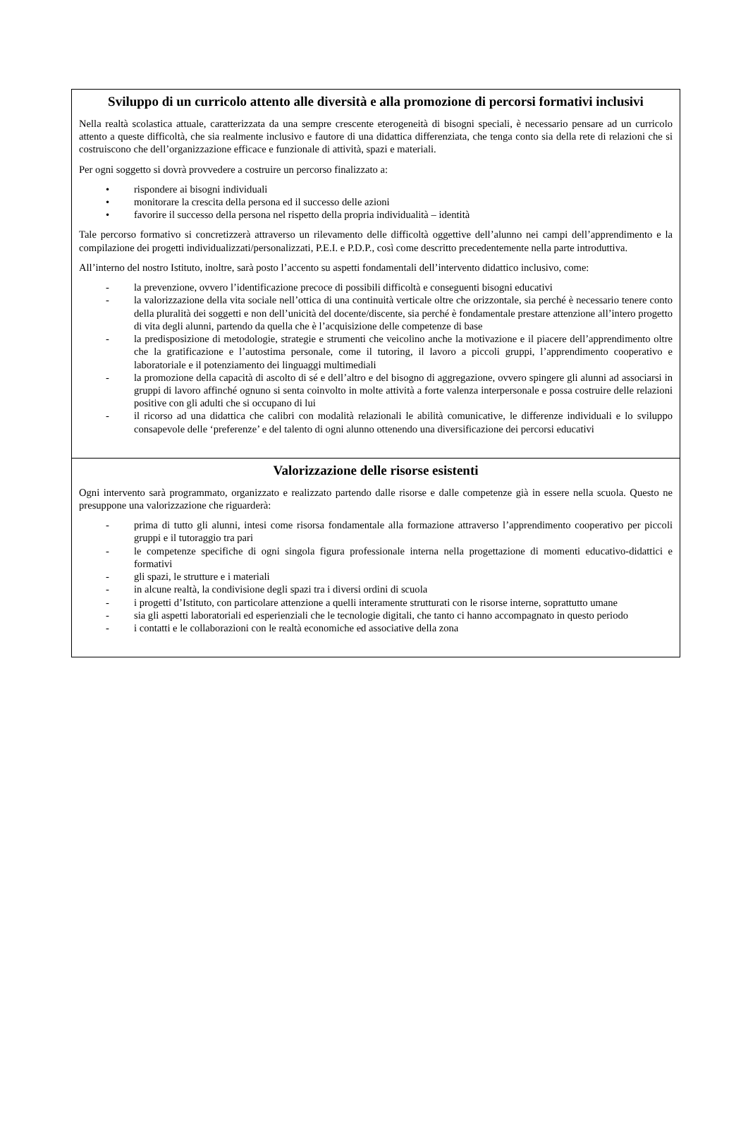| Sviluppo di un curricolo attento alle diversità e alla promozione di percorsi formativi inclusivi Nella realtà scolastica attuale, caratterizzata da una sempre crescente eterogeneità di bisogni speciali, è necessario pensare ad un curricolo attento a queste difficoltà, che sia realmente inclusivo e fautore di una didattica differenziata, che tenga conto sia della rete di relazioni che si costruiscono che dell’organizzazione efficace e funzionale di attività, spazi e materiali. Per ogni soggetto si dovrà provvedere a costruire un percorso finalizzato a: • rispondere ai bisogni individuali • monitorare la crescita della persona ed il successo delle azioni • favorire il successo della persona nel rispetto della propria individualità – identità Tale percorso formativo si concretizzerà attraverso un rilevamento delle difficoltà oggettive dell’alunno nei campi dell’apprendimento e la compilazione dei progetti individualizzati/personalizzati, P.E.I. e P.D.P., così come descritto precedentemente nella parte introduttiva. All’interno del nostro Istituto, inoltre, sarà posto l’accento su aspetti fondamentali dell’intervento didattico inclusivo, come: - la prevenzione, ovvero l’identificazione precoce di possibili difficoltà e conseguenti bisogni educativi - la valorizzazione della vita sociale nell’ottica di una continuità verticale oltre che orizzontale, sia perché è necessario tenere conto della pluralità dei soggetti e non dell’unicità del docente/discente, sia perché è fondamentale prestare attenzione all’intero progetto di vita degli alunni, partendo da quella che è l’acquisizione delle competenze di base - la predisposizione di metodologie, strategie e strumenti che veicolino anche la motivazione e il piacere dell’apprendimento oltre che la gratificazione e l’autostima personale, come il tutoring, il lavoro a piccoli gruppi, l’apprendimento cooperativo e laboratoriale e il potenziamento dei linguaggi multimediali - la promozione della capacità di ascolto di sé e dell’altro e del bisogno di aggregazione, ovvero spingere gli alunni ad associarsi in gruppi di lavoro affinché ognuno si senta coinvolto in molte attività a forte valenza interpersonale e possa costruire delle relazioni positive con gli adulti che si occupano di lui - il ricorso ad una didattica che calibri con modalità relazionali le abilità comunicative, le differenze individuali e lo sviluppo consapevole delle ‘preferenze’ e del talento di ogni alunno ottenendo una diversificazione dei percorsi educativi |
| Valorizzazione delle risorse esistenti Ogni intervento sarà programmato, organizzato e realizzato partendo dalle risorse e dalle competenze già in essere nella scuola. Questo ne presuppone una valorizzazione che riguarderà: - prima di tutto gli alunni, intesi come risorsa fondamentale alla formazione attraverso l’apprendimento cooperativo per piccoli gruppi e il tutoraggio tra pari - le competenze specifiche di ogni singola figura professionale interna nella progettazione di momenti educativo-didattici e formativi - gli spazi, le strutture e i materiali - in alcune realtà, la condivisione degli spazi tra i diversi ordini di scuola - i progetti d’Istituto, con particolare attenzione a quelli interamente strutturati con le risorse interne, soprattutto umane - sia gli aspetti laboratoriali ed esperienziali che le tecnologie digitali, che tanto ci hanno accompagnato in questo periodo - i contatti e le collaborazioni con le realtà economiche ed associative della zona |